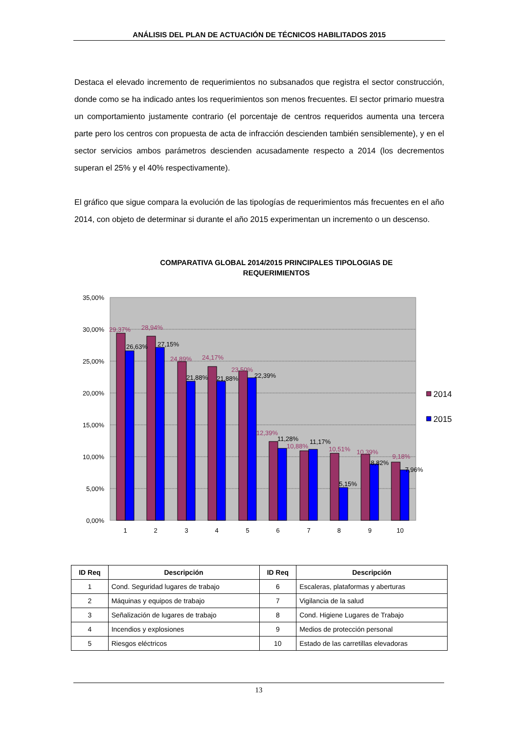ANÁLISIS DEL PLAN DE ACTUACIÓN DE TÉCNICOS HABILITADOS 2015
Destaca el elevado incremento de requerimientos no subsanados que registra el sector construcción, donde como se ha indicado antes los requerimientos son menos frecuentes. El sector primario muestra un comportamiento justamente contrario (el porcentaje de centros requeridos aumenta una tercera parte pero los centros con propuesta de acta de infracción descienden también sensiblemente), y en el sector servicios ambos parámetros descienden acusadamente respecto a 2014 (los decrementos superan el 25% y el 40% respectivamente).
El gráfico que sigue compara la evolución de las tipologías de requerimientos más frecuentes en el año 2014, con objeto de determinar si durante el año 2015 experimentan un incremento o un descenso.
COMPARATIVA GLOBAL 2014/2015 PRINCIPALES TIPOLOGIAS DE
REQUERIMIENTOS
35,00%
30,00%
25,00%
20,00%
15,00%
10,00%
5,00%
0,00%
29,37%
28,94%
24,89%
24,17%
23,50%
12,39%
10,88%
10,51%
10,39%
9,18%
26,63%
27,15%
21,88%
21,88%
22,39%
11,28%
11,17%
5,15%
8,82%
7,96%
1
2
3
4
5
6
7
8
9
10
2014
2015
| ID Req | Descripción | ID Req | Descripción |
| --- | --- | --- | --- |
| 1 | Cond. Seguridad lugares de trabajo | 6 | Escaleras, plataformas y aberturas |
| 2 | Máquinas y equipos de trabajo | 7 | Vigilancia de la salud |
| 3 | Señalización de lugares de trabajo | 8 | Cond. Higiene Lugares de Trabajo |
| 4 | Incendios y explosiones | 9 | Medios de protección personal |
| 5 | Riesgos eléctricos | 10 | Estado de las carretillas elevadoras |
13